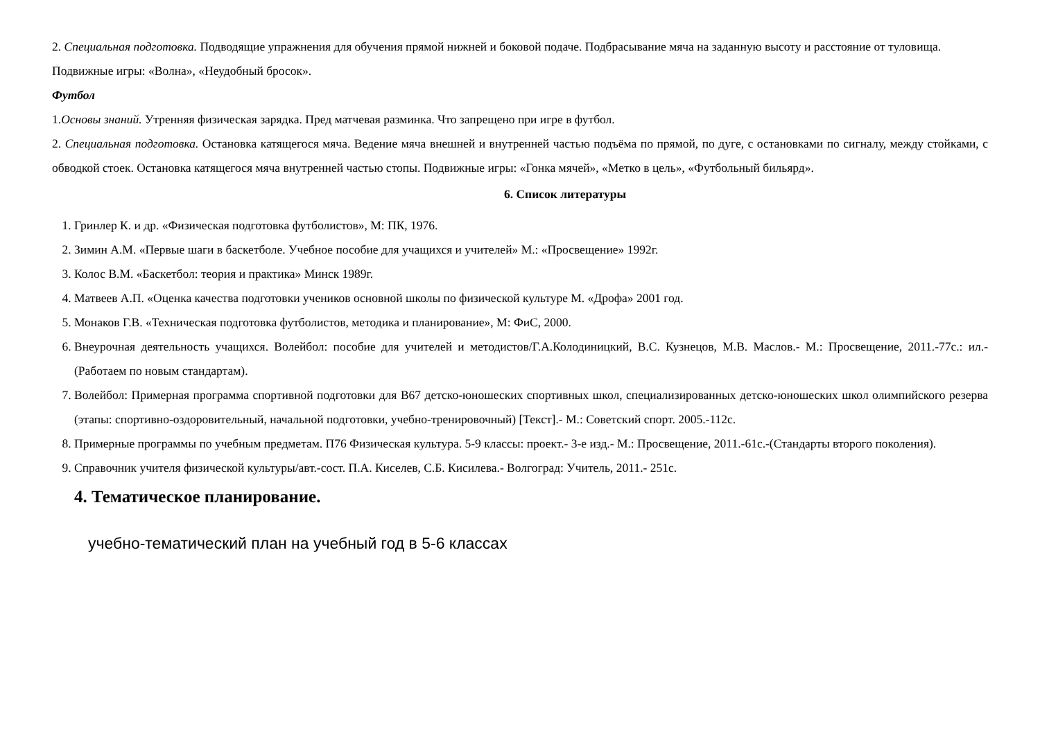2. Специальная подготовка. Подводящие упражнения для обучения прямой нижней и боковой подаче. Подбрасывание мяча на заданную высоту и расстояние от туловища.
Подвижные игры: «Волна», «Неудобный бросок».
Футбол
1.Основы знаний. Утренняя физическая зарядка. Пред матчевая разминка. Что запрещено при игре в футбол.
2. Специальная подготовка. Остановка катящегося мяча. Ведение мяча внешней и внутренней частью подъёма по прямой, по дуге, с остановками по сигналу, между стойками, с обводкой стоек. Остановка катящегося мяча внутренней частью стопы. Подвижные игры: «Гонка мячей», «Метко в цель», «Футбольный бильярд».
6. Список литературы
1. Гринлер К. и др. «Физическая подготовка футболистов», М: ПК, 1976.
2. Зимин А.М. «Первые шаги в баскетболе. Учебное пособие для учащихся и учителей» М.: «Просвещение» 1992г.
3. Колос В.М. «Баскетбол: теория и практика» Минск 1989г.
4. Матвеев А.П. «Оценка качества подготовки учеников основной школы по физической культуре М. «Дрофа» 2001 год.
5. Монаков Г.В. «Техническая подготовка футболистов, методика и планирование», М: ФиС, 2000.
6. Внеурочная деятельность учащихся. Волейбол: пособие для учителей и методистов/Г.А.Колодиницкий, В.С. Кузнецов, М.В. Маслов.- М.: Просвещение, 2011.-77с.: ил.- (Работаем по новым стандартам).
7. Волейбол: Примерная программа спортивной подготовки для В67 детско-юношеских спортивных школ, специализированных детско-юношеских школ олимпийского резерва (этапы: спортивно-оздоровительный, начальной подготовки, учебно-тренировочный) [Текст].- М.: Советский спорт. 2005.-112с.
8. Примерные программы по учебным предметам. П76 Физическая культура. 5-9 классы: проект.- 3-е изд.- М.: Просвещение, 2011.-61с.-(Стандарты второго поколения).
9. Справочник учителя физической культуры/авт.-сост. П.А. Киселев, С.Б. Кисилева.- Волгоград: Учитель, 2011.- 251с.
4. Тематическое планирование.
учебно-тематический план на учебный год в 5-6 классах